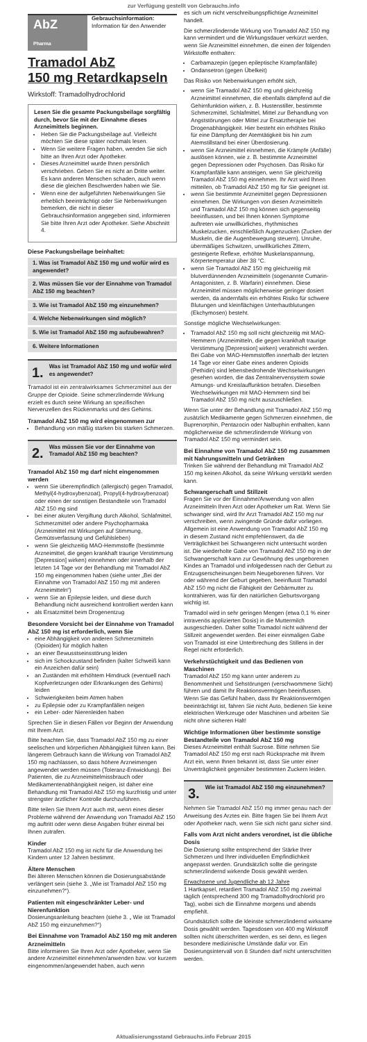zur Verfügung gestellt von Gebrauchs.info
AbZ
Pharma
Gebrauchsinformation:
Information für den Anwender
Tramadol AbZ
150 mg Retardkapseln
Wirkstoff: Tramadolhydrochlorid
Lesen Sie die gesamte Packungsbeilage sorgfältig durch, bevor Sie mit der Einnahme dieses Arzneimittels beginnen.
Heben Sie die Packungsbeilage auf. Vielleicht möchten Sie diese später nochmals lesen.
Wenn Sie weitere Fragen haben, wenden Sie sich bitte an Ihren Arzt oder Apotheker.
Dieses Arzneimittel wurde Ihnen persönlich verschrieben. Geben Sie es nicht an Dritte weiter. Es kann anderen Menschen schaden, auch wenn diese die gleichen Beschwerden haben wie Sie.
Wenn eine der aufgeführten Nebenwirkungen Sie erheblich beeinträchtigt oder Sie Nebenwirkungen bemerken, die nicht in dieser Gebrauchsinformation angegeben sind, informieren Sie bitte Ihren Arzt oder Apotheker. Siehe Abschnitt 4.
Diese Packungsbeilage beinhaltet:
1. Was ist Tramadol AbZ 150 mg und wofür wird es angewendet?
2. Was müssen Sie vor der Einnahme von Tramadol AbZ 150 mg beachten?
3. Wie ist Tramadol AbZ 150 mg einzunehmen?
4. Welche Nebenwirkungen sind möglich?
5. Wie ist Tramadol AbZ 150 mg aufzubewahren?
6. Weitere Informationen
1. Was ist Tramadol AbZ 150 mg und wofür wird es angewendet?
Tramadol ist ein zentralwirksames Schmerzmittel aus der Gruppe der Opioide. Seine schmerzlindernde Wirkung erzielt es durch seine Wirkung an spezifischen Nervenzellen des Rückenmarks und des Gehirns.
Tramadol AbZ 150 mg wird eingenommen zur
Behandlung von mäßig starken bis starken Schmerzen.
2. Was müssen Sie vor der Einnahme von Tramadol AbZ 150 mg beachten?
Tramadol AbZ 150 mg darf nicht eingenommen werden
wenn Sie überempfindlich (allergisch) gegen Tramadol, Methyl(4-hydroxybenzoat), Propyl(4-hydroxybenzoat) oder einen der sonstigen Bestandteile von Tramadol AbZ 150 mg sind
bei einer akuten Vergiftung durch Alkohol, Schlafmittel, Schmerzmittel oder andere Psychopharmaka (Arzneimittel mit Wirkungen auf Stimmung, Gemütsverfassung und Gefühlsleben)
wenn Sie gleichzeitig MAO-Hemmstoffe (bestimmte Arzneimittel, die gegen krankhaft traurige Verstimmung [Depression] wirken) einnehmen oder innerhalb der letzten 14 Tage vor der Behandlung mit Tramadol AbZ 150 mg eingenommen haben (siehe unter „Bei der Einnahme von Tramadol AbZ 150 mg mit anderen Arzneimitteln“)
wenn Sie an Epilepsie leiden, und diese durch Behandlung nicht ausreichend kontrolliert werden kann
als Ersatzmittel beim Drogenentzug
Besondere Vorsicht bei der Einnahme von Tramadol AbZ 150 mg ist erforderlich, wenn Sie
eine Abhängigkeit von anderen Schmerzmitteln (Opioiden) für möglich halten
an einer Bewusstseinsstörung leiden
sich im Schockzustand befinden (kalter Schweiß kann ein Anzeichen dafür sein)
an Zuständen mit erhöhtem Hirndruck (eventuell nach Kopfverletzungen oder Erkrankungen des Gehirns) leiden
Schwierigkeiten beim Atmen haben
zu Epilepsie oder zu Krampfanfällen neigen
ein Leber- oder Nierenleiden haben
Sprechen Sie in diesen Fällen vor Beginn der Anwendung mit Ihrem Arzt.
Bitte beachten Sie, dass Tramadol AbZ 150 mg zu einer seelischen und körperlichen Abhängigkeit führen kann. Bei längerem Gebrauch kann die Wirkung von Tramadol AbZ 150 mg nachlassen, so dass höhere Arzneimengen angewendet werden müssen (Toleranz-Entwicklung). Bei Patienten, die zu Arzneimittelmissbrauch oder Medikamentenabhängigkeit neigen, ist daher eine Behandlung mit Tramadol AbZ 150 mg kurzfristig und unter strengster ärztlicher Kontrolle durchzuführen.
Bitte teilen Sie Ihrem Arzt auch mit, wenn eines dieser Probleme während der Anwendung von Tramadol AbZ 150 mg auftritt oder wenn diese Angaben früher einmal bei Ihnen zutrafen.
Kinder
Tramadol AbZ 150 mg ist nicht für die Anwendung bei Kindern unter 12 Jahren bestimmt.
Ältere Menschen
Bei älteren Menschen können die Dosierungsabstände verlängert sein (siehe 3. „Wie ist Tramadol AbZ 150 mg einzunehmen?“).
Patienten mit eingeschränkter Leber- und Nierenfunktion
Dosierungsanleitung beachten (siehe 3. „ Wie ist Tramadol AbZ 150 mg einzunehmen?“)
Bei Einnahme von Tramadol AbZ 150 mg mit anderen Arzneimitteln
Bitte informieren Sie Ihren Arzt oder Apotheker, wenn Sie andere Arzneimittel einnehmen/anwenden bzw. vor kurzem eingenommen/angewendet haben, auch wenn
es sich um nicht verschreibungspflichtige Arzneimittel handelt.
Die schmerzlindernde Wirkung von Tramadol AbZ 150 mg kann vermindert und die Wirkungsdauer verkürzt werden, wenn Sie Arzneimittel einnehmen, die einen der folgenden Wirkstoffe enthalten:
Carbamazepin (gegen epileptische Krampfanfälle)
Ondansetron (gegen Übelkeit)
Das Risiko von Nebenwirkungen erhöht sich,
wenn Sie Tramadol AbZ 150 mg und gleichzeitig Arzneimittel einnehmen, die ebenfalls dämpfend auf die Gehirnfunktion wirken, z. B. Hustenstiller, bestimmte Schmerzmittel, Schlafmittel, Mittel zur Behandlung von Angststörungen oder Mittel zur Ersatztherapie bei Drogenabhängigkeit. Hier besteht ein erhöhtes Risiko für eine Dämpfung der Atemtätigkeit bis hin zum Atemstillstand bei einer Überdosierung.
wenn Sie Arzneimittel einnehmen, die Krämpfe (Anfälle) auslösen können, wie z. B. bestimmte Arzneimittel gegen Depressionen oder Psychosen. Das Risiko für Krampfanfälle kann ansteigen, wenn Sie gleichzeitig Tramadol AbZ 150 mg einnehmen. Ihr Arzt wird Ihnen mitteilen, ob Tramadol AbZ 150 mg für Sie geeignet ist.
wenn Sie bestimmte Arzneimittel gegen Depressionen einnehmen. Die Wirkungen von diesen Arzneimitteln und Tramadol AbZ 150 mg können sich gegenseitig beeinflussen, und bei Ihnen können Symptome auftreten wie unwillkürliches, rhythmisches Muskelzucken, einschließlich Augenzucken (Zucken der Muskeln, die die Augenbewegung steuern), Unruhe, übermäßiges Schwitzen, unwillkürliches Zittern, gesteigerte Reflexe, erhöhte Muskelanspannung, Körpertemperatur über 38 °C.
wenn Sie Tramadol AbZ 150 mg gleichzeitig mit blutverdünnenden Arzneimitteln (sogenannte Cumarin-Antagonisten, z. B. Warfarin) einnehmen. Diese Arzneimittel müssen möglicherweise geringer dosiert werden, da andernfalls ein erhöhtes Risiko für schwere Blutungen und kleinflächigen Unterhautblutungen (Ekchymosen) besteht.
Sonstige mögliche Wechselwirkungen:
Tramadol AbZ 150 mg soll nicht gleichzeitig mit MAO-Hemmern (Arzneimitteln, die gegen krankhaft traurige Verstimmung [Depression] wirken) verabreicht werden. Bei Gabe von MAO-Hemmstoffen innerhalb der letzten 14 Tage vor einer Gabe eines anderen Opioids (Pethidin) sind lebensbedrohende Wechselwirkungen gesehen worden, die das Zentralnervensystem sowie Atmungs- und Kreislauffunktion betrafen. Dieselben Wechselwirkungen mit MAO-Hemmern sind bei Tramadol AbZ 150 mg nicht auszuschließen.
Wenn Sie unter der Behandlung mit Tramadol AbZ 150 mg zusätzlich Medikamente gegen Schmerzen einnehmen, die Buprenorphin, Pentazocin oder Nalbuphin enthalten, kann möglicherweise die schmerzlindernde Wirkung von Tramadol AbZ 150 mg vermindert sein.
Bei Einnahme von Tramadol AbZ 150 mg zusammen mit Nahrungsmitteln und Getränken
Trinken Sie während der Behandlung mit Tramadol AbZ 150 mg keinen Alkohol, da seine Wirkung verstärkt werden kann.
Schwangerschaft und Stillzeit
Fragen Sie vor der Einnahme/Anwendung von allen Arzneimitteln Ihren Arzt oder Apotheker um Rat. Wenn Sie schwanger sind, wird Ihr Arzt Tramadol AbZ 150 mg nur verschreiben, wenn zwingende Gründe dafür vorliegen. Allgemein ist eine Anwendung von Tramadol AbZ 150 mg in diesem Zustand nicht empfehlenswert, da die Verträglichkeit bei Schwangeren nicht untersucht worden ist. Die wiederholte Gabe von Tramadol AbZ 150 mg in der Schwangerschaft kann zur Gewöhnung des ungeborenen Kindes an Tramadol und infolgedessen nach der Geburt zu Entzugserscheinungen beim Neugeborenen führen. Vor oder während der Geburt gegeben, beeinflusst Tramadol AbZ 150 mg nicht die Fähigkeit der Gebärmutter zu kontrahieren, was für den natürlichen Geburtsvorgang wichtig ist.
Tramadol wird in sehr geringen Mengen (etwa 0,1 % einer intravenös applizierten Dosis) in die Muttermilch ausgeschieden. Daher sollte Tramadol nicht während der Stillzeit angewendet werden. Bei einer einmaligen Gabe von Tramadol ist eine Unterbrechung des Stillens in der Regel nicht erforderlich.
Verkehrstüchtigkeit und das Bedienen von Maschinen
Tramadol AbZ 150 mg kann unter anderem zu Benommenheit und Sehstörungen (verschwommene Sicht) führen und damit Ihr Reaktionsvermögen beeinflussen. Wenn Sie das Gefühl haben, dass Ihr Reaktionsvermögen beeinträchtigt ist, fahren Sie nicht Auto, bedienen Sie keine elektrischen Werkzeuge oder Maschinen und arbeiten Sie nicht ohne sicheren Halt!
Wichtige Informationen über bestimmte sonstige Bestandteile von Tramadol AbZ 150 mg
Dieses Arzneimittel enthält Sucrose. Bitte nehmen Sie Tramadol AbZ 150 mg erst nach Rücksprache mit Ihrem Arzt ein, wenn Ihnen bekannt ist, dass Sie unter einer Unverträglichkeit gegenüber bestimmten Zuckern leiden.
3. Wie ist Tramadol AbZ 150 mg einzunehmen?
Nehmen Sie Tramadol AbZ 150 mg immer genau nach der Anweisung des Arztes ein. Bitte fragen Sie bei Ihrem Arzt oder Apotheker nach, wenn Sie sich nicht ganz sicher sind.
Falls vom Arzt nicht anders verordnet, ist die übliche Dosis
Die Dosierung sollte entsprechend der Stärke Ihrer Schmerzen und Ihrer individuellen Empfindlichkeit angepasst werden. Grundsätzlich sollte die geringste schmerzlindernd wirkende Dosis gewählt werden.
Erwachsene und Jugendliche ab 12 Jahre
1 Hartkapsel, retardiert Tramadol AbZ 150 mg zweimal täglich (entsprechend 300 mg Tramadolhydrochlorid pro Tag), wobei sich die Einnahme morgens und abends empfiehlt.
Grundsätzlich sollte die kleinste schmerzlindernd wirksame Dosis gewählt werden. Tagesdosen von 400 mg Wirkstoff sollten nicht überschritten werden, es sei denn, es liegen besondere medizinische Umstände dafür vor. Ein Dosierungsintervall von 8 Stunden darf nicht unterschritten werden.
Aktualisierungsstand Gebrauchs.info Februar 2015